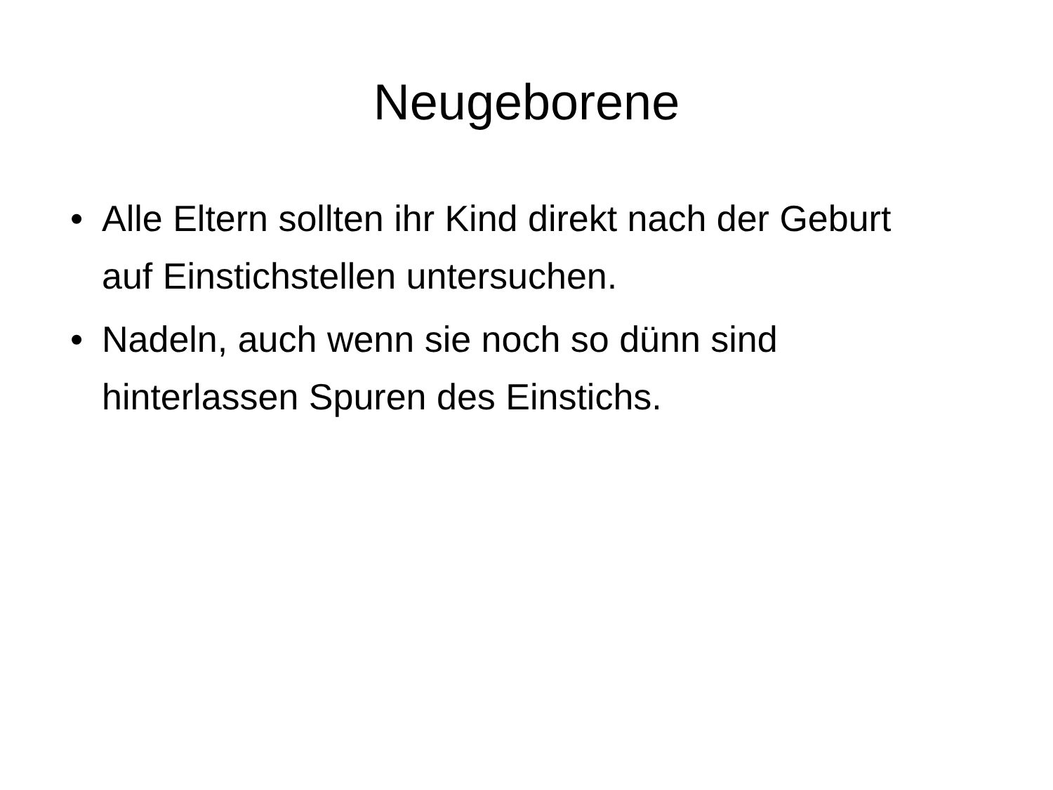Neugeborene
• Alle Eltern sollten ihr Kind direkt nach der Geburt auf Einstichstellen untersuchen.
• Nadeln, auch wenn sie noch so dünn sind hinterlassen Spuren des Einstichs.